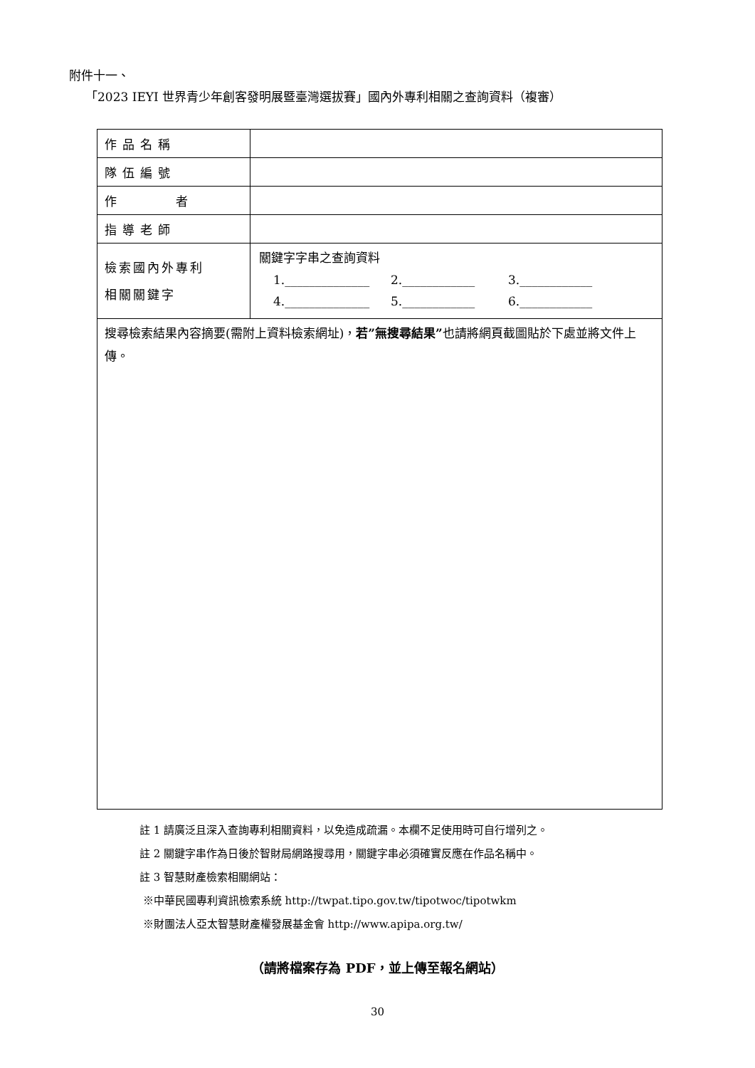附件十一、
「2023 IEYI 世界青少年創客發明展暨臺灣選拔賽」國內外專利相關之查詢資料（複審）
| 作品名稱 | |
| 隊伍編號 | |
| 作 者 | |
| 指導老師 | |
| 檢索國內外專利 相關關鍵字 | 關鍵字字串之查詢資料 1.______________ 2.____________ 3.____________ 4.______________ 5.____________ 6.____________ |
| 搜尋檢索結果內容摘要(需附上資料檢索網址)， 若”無搜尋結果” 也請將網頁截圖貼於下處並將文件上傳。 | |
註 1 請廣泛且深入查詢專利相關資料，以免造成疏漏。本欄不足使用時可自行增列之。
註 2 關鍵字串作為日後於智財局網路搜尋用，關鍵字串必須確實反應在作品名稱中。
註 3 智慧財產檢索相關網站：
※中華民國專利資訊檢索系統 http://twpat.tipo.gov.tw/tipotwoc/tipotwkm
※財團法人亞太智慧財產權發展基金會 http://www.apipa.org.tw/
（請將檔案存為 PDF，並上傳至報名網站）
30